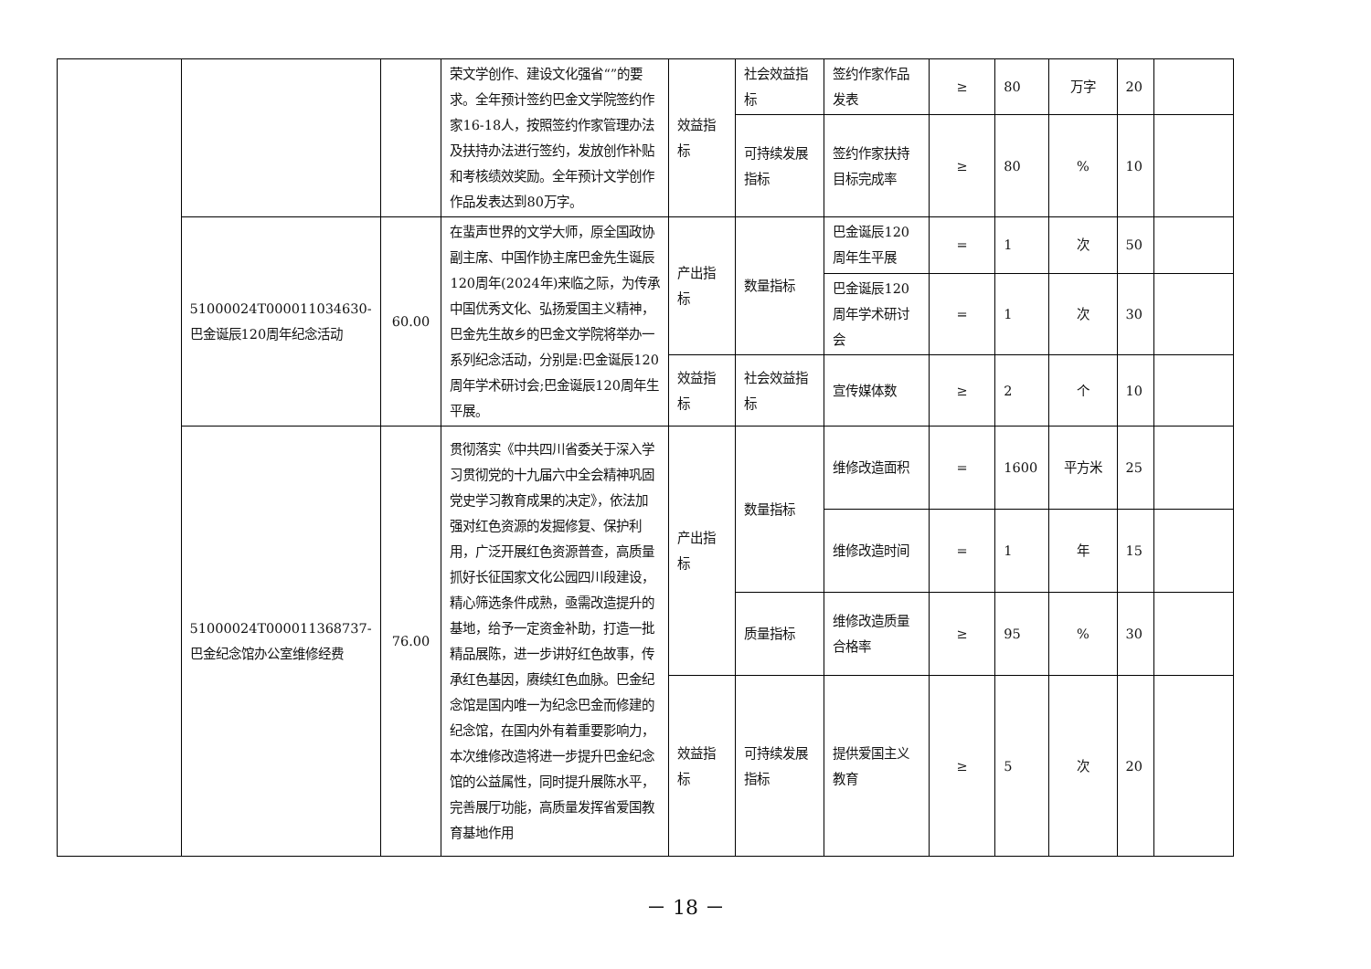| | | | 荣文学创作、建设文化强省“”的要求。全年预计签约巴金文学院签约作家16-18人，按照签约作家管理办法及扶持办法进行签约，发放创作补贴和考核绩效奖励。全年预计文学创作作品发表达到80万字。 | 效益指标 | 社会效益指标 | 签约作家作品发表 | ≥ | 80 | 万字 | 20 | |
| | | | | | 可持续发展指标 | 签约作家扶持目标完成率 | ≥ | 80 | % | 10 | |
| | 51000024T000011034630-巴金诞辰120周年纪念活动 | 60.00 | 在蜚声世界的文学大师，原全国政协副主席、中国作协主席巴金先生诞辰120周年(2024年)来临之际，为传承中国优秀文化、弘扬爱国主义精神，巴金先生故乡的巴金文学院将举办一系列纪念活动，分别是:巴金诞辰120周年学术研讨会;巴金诞辰120周年生平展。 | 产出指标 | 数量指标 | 巴金诞辰120周年生平展 | = | 1 | 次 | 50 | |
| | | | | | | 巴金诞辰120周年学术研讨会 | = | 1 | 次 | 30 | |
| | | | | 效益指标 | 社会效益指标 | 宣传媒体数 | ≥ | 2 | 个 | 10 | |
| | 51000024T000011368737-巴金纪念馆办公室维修经费 | 76.00 | 贯彻落实《中共四川省委关于深入学习贯彻党的十九届六中全会精神巩固党史学习教育成果的决定》，依法加强对红色资源的发掘修复、保护利用，广泛开展红色资源普查，高质量抓好长征国家文化公园四川段建设，精心筛选条件成熟，亟需改造提升的基地，给予一定资金补助，打造一批精品展陈，进一步讲好红色故事，传承红色基因，赓续红色血脉。巴金纪念馆是国内唯一为纪念巴金而修建的纪念馆，在国内外有着重要影响力，本次维修改造将进一步提升巴金纪念馆的公益属性，同时提升展陈水平，完善展厅功能，高质量发挥省爱国教育基地作用 | 产出指标 | 数量指标 | 维修改造面积 | = | 1600 | 平方米 | 25 | |
| | | | | | | 维修改造时间 | = | 1 | 年 | 15 | |
| | | | | | 质量指标 | 维修改造质量合格率 | ≥ | 95 | % | 30 | |
| | | | | 效益指标 | 可持续发展指标 | 提供爱国主义教育 | ≥ | 5 | 次 | 20 | |
－ 18 －